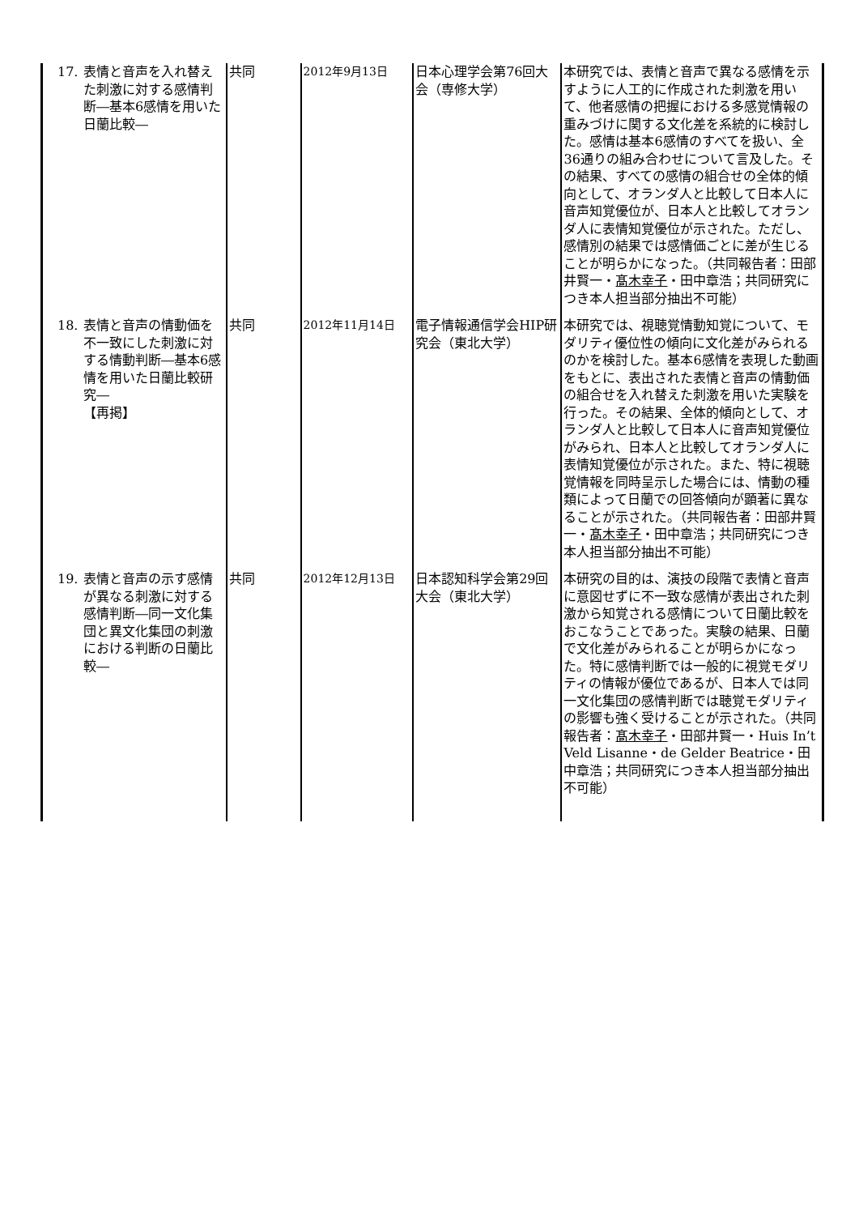| 17. 表情と音声を入れ替えた刺激に対する感情判断―基本6感情を用いた日蘭比較― | 共同 | 2012年9月13日 | 日本心理学会第76回大会（専修大学） | 本研究では、表情と音声で異なる感情を示すように人工的に作成された刺激を用いて、他者感情の把握における多感覚情報の重みづけに関する文化差を系統的に検討した。感情は基本6感情のすべてを扱い、全36通りの組み合わせについて言及した。その結果、すべての感情の組合せの全体的傾向として、オランダ人と比較して日本人に音声知覚優位が、日本人と比較してオランダ人に表情知覚優位が示された。ただし、感情別の結果では感情価ごとに差が生じることが明らかになった。（共同報告者：田部井賢一・ 髙木幸子 ・田中章浩；共同研究につき本人担当部分抽出不可能） |
| 18. 表情と音声の情動価を不一致にした刺激に対する情動判断―基本6感情を用いた日蘭比較研究― 【再掲】 | 共同 | 2012年11月14日 | 電子情報通信学会HIP研究会（東北大学） | 本研究では、視聴覚情動知覚について、モダリティ優位性の傾向に文化差がみられるのかを検討した。基本6感情を表現した動画をもとに、表出された表情と音声の情動価の組合せを入れ替えた刺激を用いた実験を行った。その結果、全体的傾向として、オランダ人と比較して日本人に音声知覚優位がみられ、日本人と比較してオランダ人に表情知覚優位が示された。また、特に視聴覚情報を同時呈示した場合には、情動の種類によって日蘭での回答傾向が顕著に異なることが示された。（共同報告者：田部井賢一・ 髙木幸子 ・田中章浩；共同研究につき本人担当部分抽出不可能） |
| 19. 表情と音声の示す感情が異なる刺激に対する感情判断―同一文化集団と異文化集団の刺激における判断の日蘭比較― | 共同 | 2012年12月13日 | 日本認知科学会第29回大会（東北大学） | 本研究の目的は、演技の段階で表情と音声に意図せずに不一致な感情が表出された刺激から知覚される感情について日蘭比較をおこなうことであった。実験の結果、日蘭で文化差がみられることが明らかになった。特に感情判断では一般的に視覚モダリティの情報が優位であるが、日本人では同一文化集団の感情判断では聴覚モダリティの影響も強く受けることが示された。（共同報告者： 髙木幸子 ・田部井賢一・Huis In’t Veld Lisanne・de Gelder Beatrice・田中章浩；共同研究につき本人担当部分抽出不可能） |